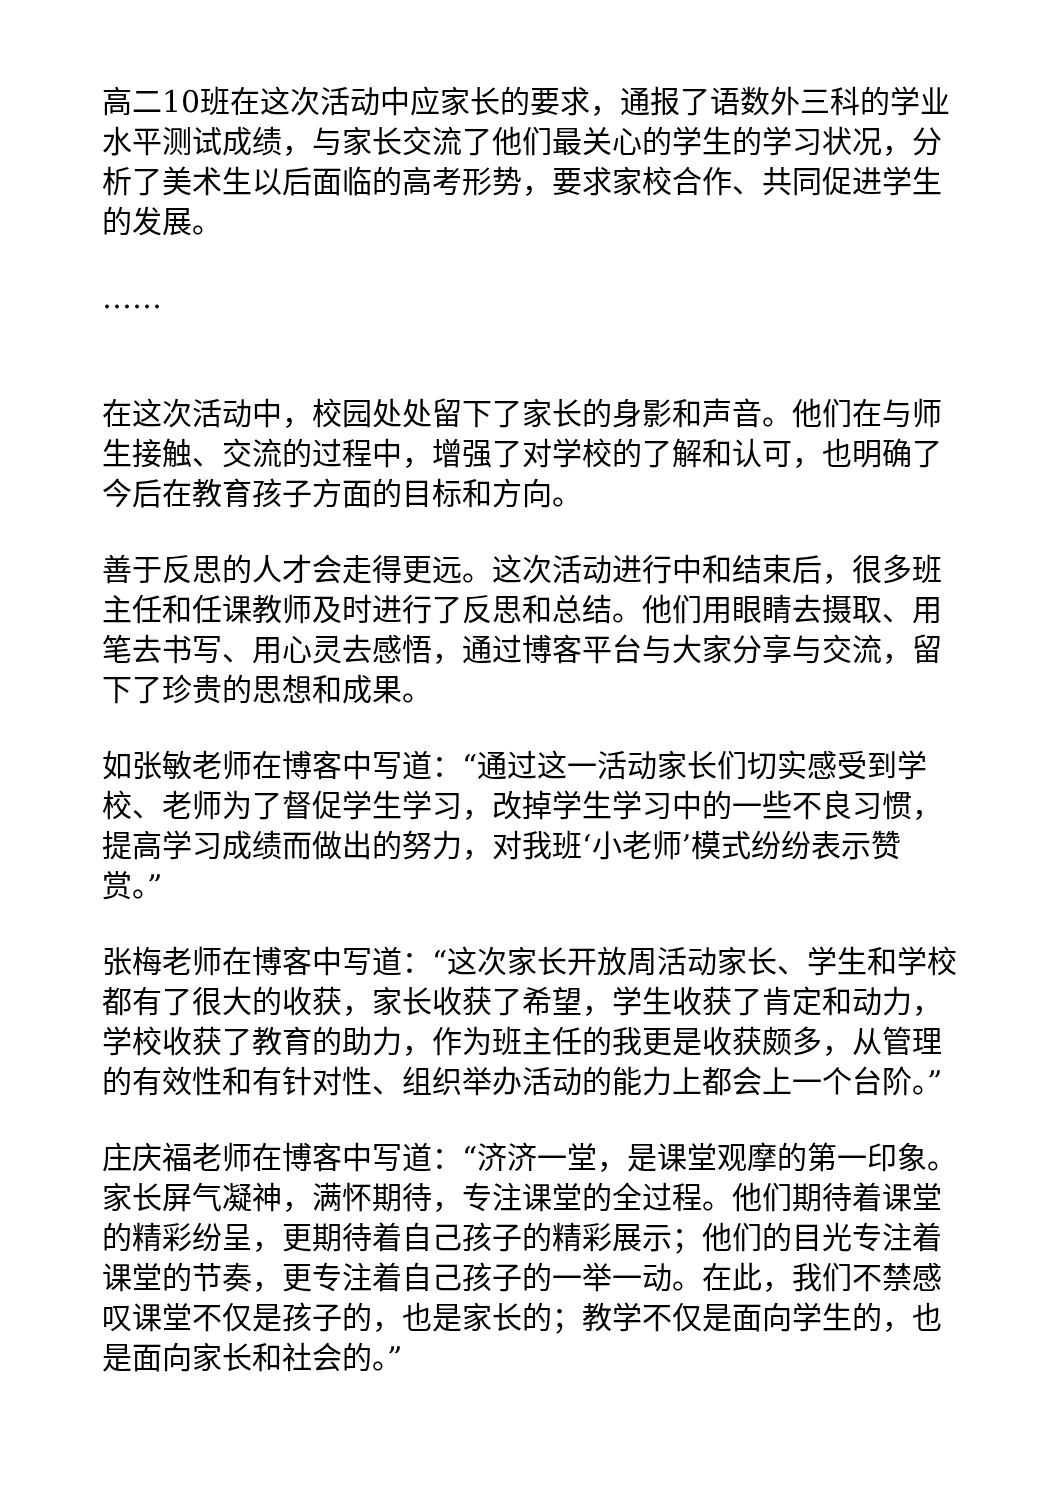高二10班在这次活动中应家长的要求，通报了语数外三科的学业水平测试成绩，与家长交流了他们最关心的学生的学习状况，分析了美术生以后面临的高考形势，要求家校合作、共同促进学生的发展。
……
在这次活动中，校园处处留下了家长的身影和声音。他们在与师生接触、交流的过程中，增强了对学校的了解和认可，也明确了今后在教育孩子方面的目标和方向。
善于反思的人才会走得更远。这次活动进行中和结束后，很多班主任和任课教师及时进行了反思和总结。他们用眼睛去摄取、用笔去书写、用心灵去感悟，通过博客平台与大家分享与交流，留下了珍贵的思想和成果。
如张敏老师在博客中写道：“通过这一活动家长们切实感受到学校、老师为了督促学生学习，改掉学生学习中的一些不良习惯，提高学习成绩而做出的努力，对我班‘小老师’模式纷纷表示赞赏。”
张梅老师在博客中写道：“这次家长开放周活动家长、学生和学校都有了很大的收获，家长收获了希望，学生收获了肯定和动力，学校收获了教育的助力，作为班主任的我更是收获颇多，从管理的有效性和有针对性、组织举办活动的能力上都会上一个台阶。”
庄庆福老师在博客中写道：“济济一堂，是课堂观摩的第一印象。家长屏气凝神，满怀期待，专注课堂的全过程。他们期待着课堂的精彩纷呈，更期待着自己孩子的精彩展示；他们的目光专注着课堂的节奏，更专注着自己孩子的一举一动。在此，我们不禁感叹课堂不仅是孩子的，也是家长的；教学不仅是面向学生的，也是面向家长和社会的。”